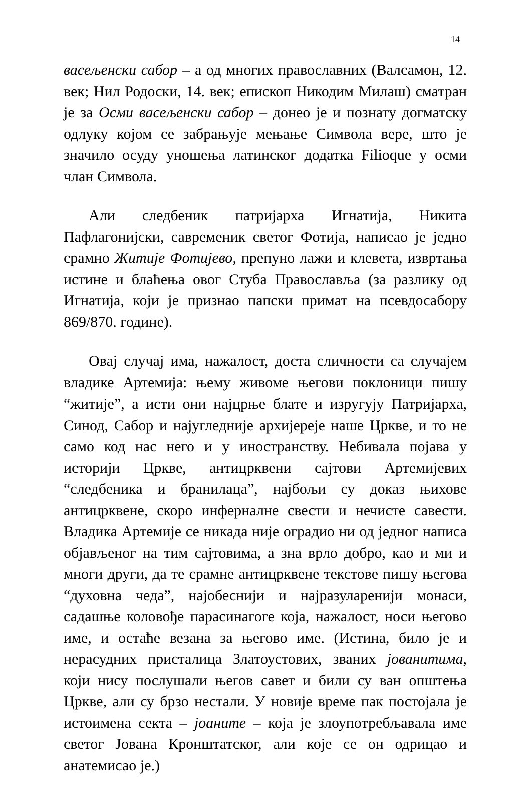14
васељенски сабор – а од многих православних (Валсамон, 12. век; Нил Родоски, 14. век; епископ Никодим Милаш) сматран је за Осми васељенски сабор – донео је и познату догматску одлуку којом се забрањује мењање Символа вере, што је значило осуду уношења латинског додатка Filioque у осми члан Символа.
Али следбеник патријарха Игнатија, Никита Пафлагонијски, савременик светог Фотија, написао је једно срамно Житије Фотијево, препуно лажи и клевета, извртања истине и блаћења овог Стуба Православља (за разлику од Игнатија, који је признао папски примат на псевдосабору 869/870. године).
Овај случај има, нажалост, доста сличности са случајем владике Артемија: њему живоме његови поклоници пишу “житије”, а исти они најцрње блате и изругују Патријарха, Синод, Сабор и најугледније архијереје наше Цркве, и то не само код нас него и у иностранству. Небивала појава у историји Цркве, антицрквени сајтови Артемијевих “следбеника и бранилаца”, најбољи су доказ њихове антицрквене, скоро инферналне свести и нечисте савести. Владика Артемије се никада није оградио ни од једног написа објављеног на тим сајтовима, а зна врло добро, као и ми и многи други, да те срамне антицрквене текстове пишу његова “духовна чеда”, најобеснији и најразуларенији монаси, садашње коловође парасинагоге која, нажалост, носи његово име, и остаће везана за његово име. (Истина, било је и нерасудних присталица Златоустових, званих јованитима, који нису послушали његов савет и били су ван општења Цркве, али су брзо нестали. У новије време пак постојала је истоимена секта – јоаните – која је злоупотребљавала име светог Јована Кронштатског, али које се он одрицао и анатемисао је.)